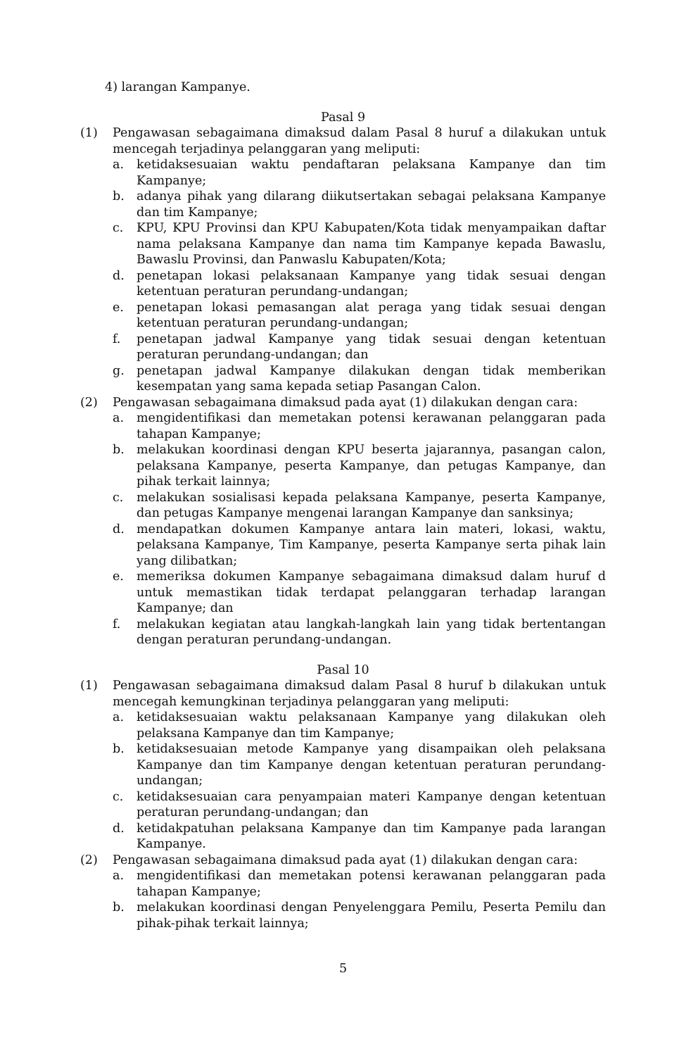4) larangan Kampanye.
Pasal 9
(1) Pengawasan sebagaimana dimaksud dalam Pasal 8 huruf a dilakukan untuk mencegah terjadinya pelanggaran yang meliputi:
a. ketidaksesuaian waktu pendaftaran pelaksana Kampanye dan tim Kampanye;
b. adanya pihak yang dilarang diikutsertakan sebagai pelaksana Kampanye dan tim Kampanye;
c. KPU, KPU Provinsi dan KPU Kabupaten/Kota tidak menyampaikan daftar nama pelaksana Kampanye dan nama tim Kampanye kepada Bawaslu, Bawaslu Provinsi, dan Panwaslu Kabupaten/Kota;
d. penetapan lokasi pelaksanaan Kampanye yang tidak sesuai dengan ketentuan peraturan perundang-undangan;
e. penetapan lokasi pemasangan alat peraga yang tidak sesuai dengan ketentuan peraturan perundang-undangan;
f. penetapan jadwal Kampanye yang tidak sesuai dengan ketentuan peraturan perundang-undangan; dan
g. penetapan jadwal Kampanye dilakukan dengan tidak memberikan kesempatan yang sama kepada setiap Pasangan Calon.
(2) Pengawasan sebagaimana dimaksud pada ayat (1) dilakukan dengan cara:
a. mengidentifikasi dan memetakan potensi kerawanan pelanggaran pada tahapan Kampanye;
b. melakukan koordinasi dengan KPU beserta jajarannya, pasangan calon, pelaksana Kampanye, peserta Kampanye, dan petugas Kampanye, dan pihak terkait lainnya;
c. melakukan sosialisasi kepada pelaksana Kampanye, peserta Kampanye, dan petugas Kampanye mengenai larangan Kampanye dan sanksinya;
d. mendapatkan dokumen Kampanye antara lain materi, lokasi, waktu, pelaksana Kampanye, Tim Kampanye, peserta Kampanye serta pihak lain yang dilibatkan;
e. memeriksa dokumen Kampanye sebagaimana dimaksud dalam huruf d untuk memastikan tidak terdapat pelanggaran terhadap larangan Kampanye; dan
f. melakukan kegiatan atau langkah-langkah lain yang tidak bertentangan dengan peraturan perundang-undangan.
Pasal 10
(1) Pengawasan sebagaimana dimaksud dalam Pasal 8 huruf b dilakukan untuk mencegah kemungkinan terjadinya pelanggaran yang meliputi:
a. ketidaksesuaian waktu pelaksanaan Kampanye yang dilakukan oleh pelaksana Kampanye dan tim Kampanye;
b. ketidaksesuaian metode Kampanye yang disampaikan oleh pelaksana Kampanye dan tim Kampanye dengan ketentuan peraturan perundang-undangan;
c. ketidaksesuaian cara penyampaian materi Kampanye dengan ketentuan peraturan perundang-undangan; dan
d. ketidakpatuhan pelaksana Kampanye dan tim Kampanye pada larangan Kampanye.
(2) Pengawasan sebagaimana dimaksud pada ayat (1) dilakukan dengan cara:
a. mengidentifikasi dan memetakan potensi kerawanan pelanggaran pada tahapan Kampanye;
b. melakukan koordinasi dengan Penyelenggara Pemilu, Peserta Pemilu dan pihak-pihak terkait lainnya;
5